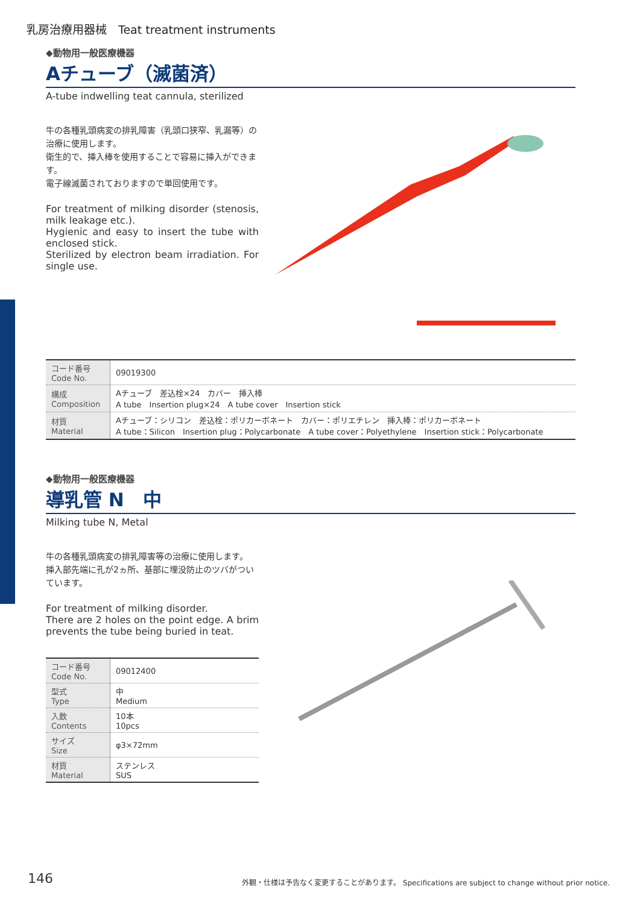乳房治療用器械　Teat treatment instruments
◆動物用一般医療機器
Aチューブ（滅菌済）
A-tube indwelling teat cannula, sterilized
牛の各種乳頭病変の排乳障害（乳頭口狭窄、乳漏等）の治療に使用します。
衛生的で、挿入棒を使用することで容易に挿入ができます。
電子線滅菌されておりますので単回使用です。
For treatment of milking disorder (stenosis, milk leakage etc.).
Hygienic and easy to insert the tube with enclosed stick.
Sterilized by electron beam irradiation. For single use.
| コード番号 Code No. | 09019300 |
| 構成 Composition | Aチューブ 差込栓×24 カバー 挿入棒 A tube Insertion plug×24 A tube cover Insertion stick |
| 材質 Material | Aチューブ：シリコン 差込栓：ポリカーボネート カバー：ポリエチレン 挿入棒：ポリカーボネート A tube：Silicon Insertion plug：Polycarbonate A tube cover：Polyethylene Insertion stick：Polycarbonate |
◆動物用一般医療機器
導乳管 N　中
Milking tube N, Metal
牛の各種乳頭病変の排乳障害等の治療に使用します。
挿入部先端に孔が2ヵ所、基部に埋没防止のツバがついています。
For treatment of milking disorder.
There are 2 holes on the point edge. A brim prevents the tube being buried in teat.
| コード番号 Code No. | 09012400 |
| 型式 Type | 中 Medium |
| 入数 Contents | 10本 10pcs |
| サイズ Size | φ3×72mm |
| 材質 Material | ステンレス SUS |
146
外観・仕様は予告なく変更することがあります。 Specifications are subject to change without prior notice.